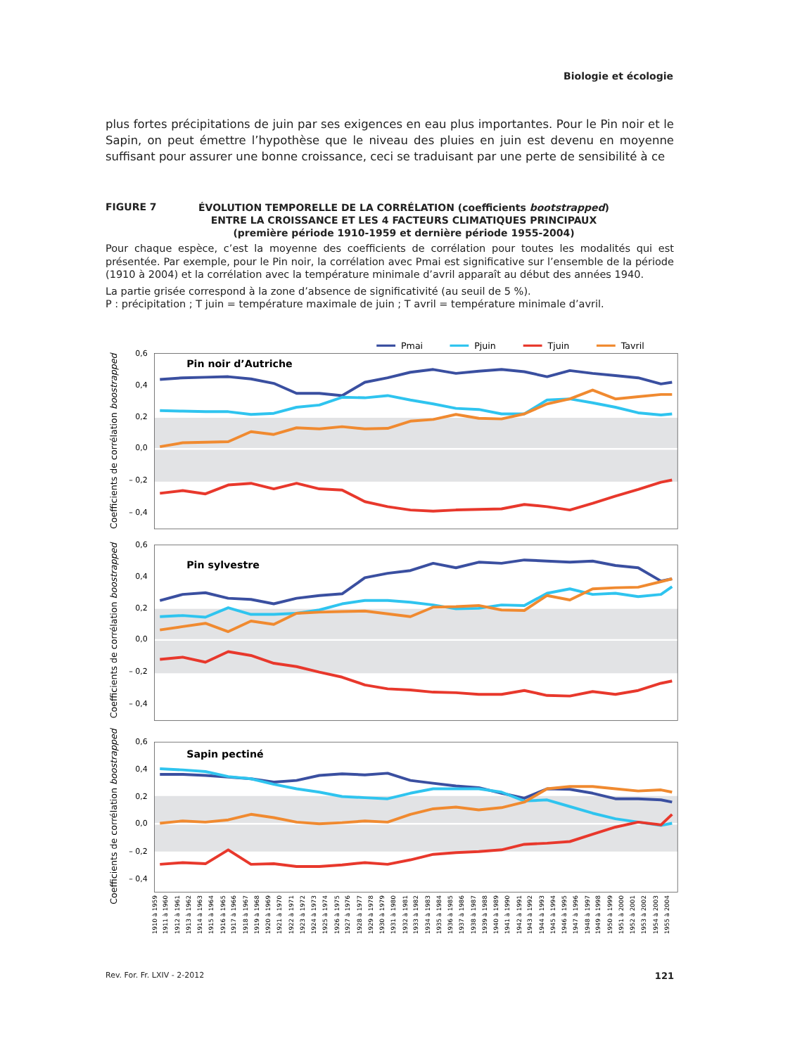Biologie et écologie
plus fortes précipitations de juin par ses exigences en eau plus importantes. Pour le Pin noir et le Sapin, on peut émettre l’hypothèse que le niveau des pluies en juin est devenu en moyenne suffisant pour assurer une bonne croissance, ceci se traduisant par une perte de sensibilité à ce
FIGURE 7
ÉVOLUTION TEMPORELLE DE LA CORRÉLATION (coefficients bootstrapped)
ENTRE LA CROISSANCE ET LES 4 FACTEURS CLIMATIQUES PRINCIPAUX
(première période 1910-1959 et dernière période 1955-2004)
Pour chaque espèce, c’est la moyenne des coefficients de corrélation pour toutes les modalités qui est présentée. Par exemple, pour le Pin noir, la corrélation avec Pmai est significative sur l’ensemble de la période (1910 à 2004) et la corrélation avec la température minimale d’avril apparaît au début des années 1940.
La partie grisée correspond à la zone d’absence de significativité (au seuil de 5 %).
P : précipitation ; T juin = température maximale de juin ; T avril = température minimale d’avril.
Pmai
Pjuin
Tjuin
Tavril
0,6
0,4
0,2
0,0
– 0,2
– 0,4
Pin noir d’Autriche
Coefficients de corrélation boostrapped
0,6
0,4
0,2
0,0
– 0,2
– 0,4
Pin sylvestre
Coefficients de corrélation boostrapped
0,6
0,4
0,2
0,0
– 0,2
– 0,4
Sapin pectiné
Coefficients de corrélation boostrapped
1910 à 1959
1911 à 1960
1912 à 1961
1913 à 1962
1914 à 1963
1915 à 1964
1916 à 1965
1917 à 1966
1918 à 1967
1919 à 1968
1920 à 1969
1921 à 1970
1922 à 1971
1923 à 1972
1924 à 1973
1925 à 1974
1926 à 1975
1927 à 1976
1928 à 1977
1929 à 1978
1930 à 1979
1931 à 1980
1932 à 1981
1933 à 1982
1934 à 1983
1935 à 1984
1936 à 1985
1937 à 1986
1938 à 1987
1939 à 1988
1940 à 1989
1941 à 1990
1942 à 1991
1943 à 1992
1944 à 1993
1945 à 1994
1946 à 1995
1947 à 1996
1948 à 1997
1949 à 1998
1950 à 1999
1951 à 2000
1952 à 2001
1953 à 2002
1954 à 2003
1955 à 2004
Rev. For. Fr. LXIV - 2-2012 121